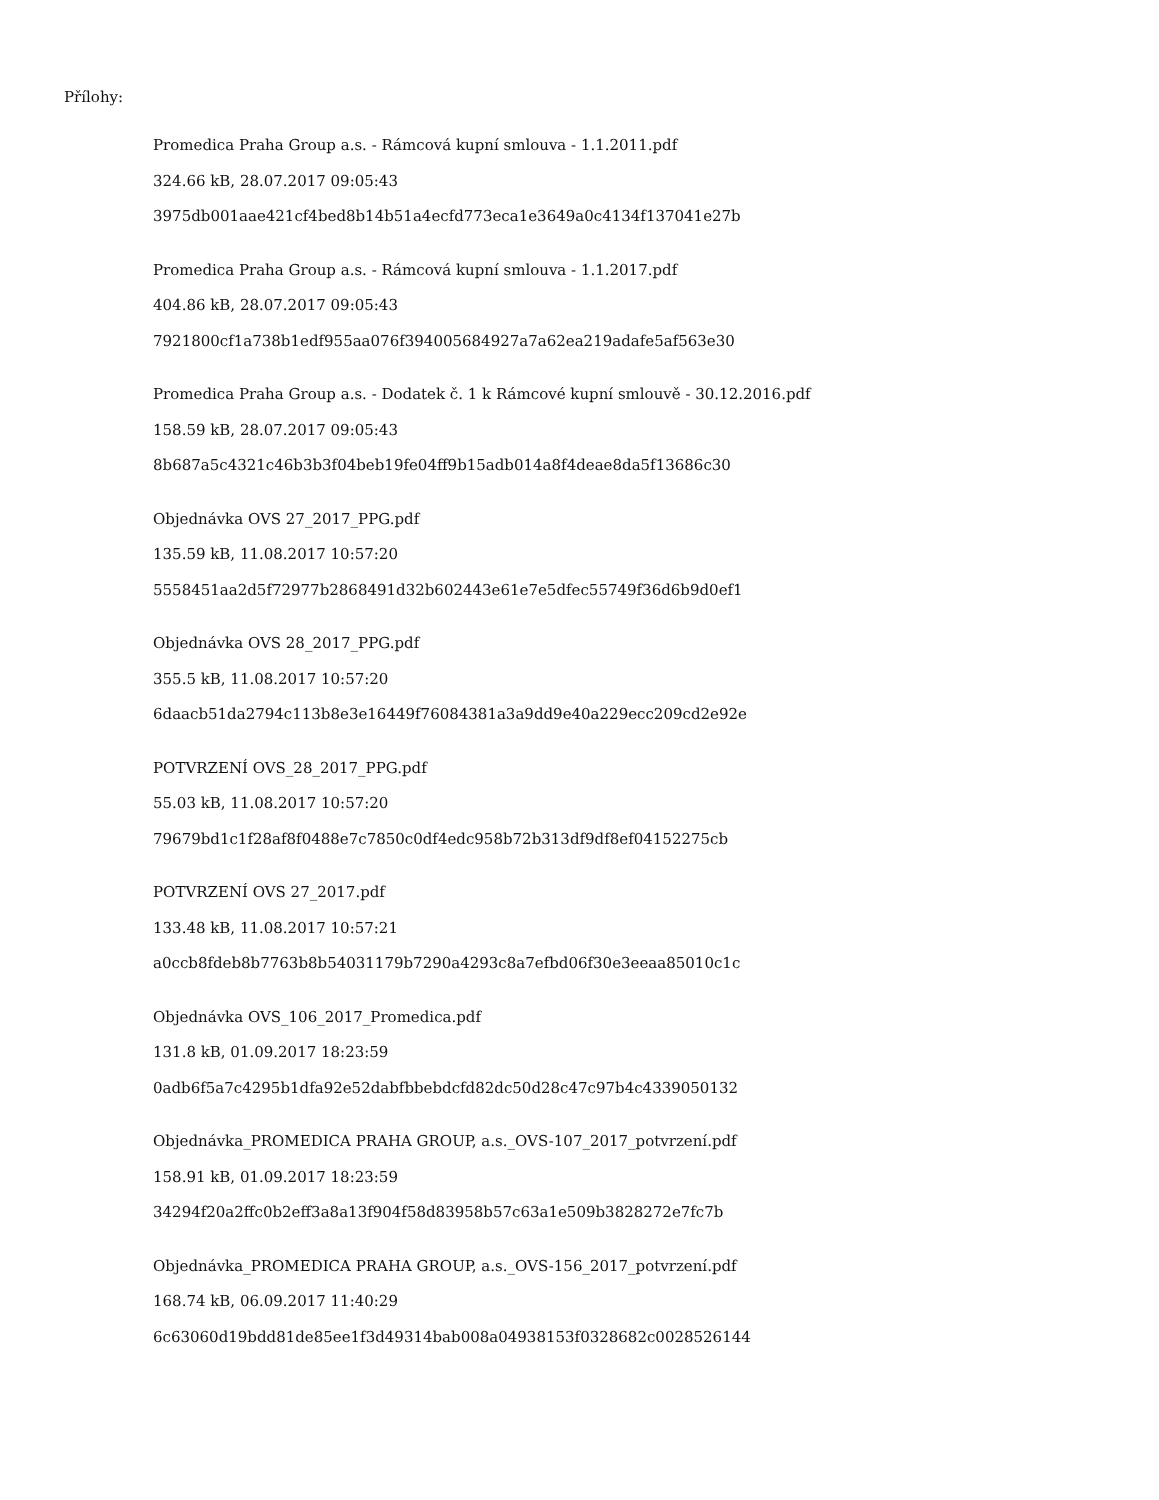Přílohy:
Promedica Praha Group a.s. - Rámcová kupní smlouva - 1.1.2011.pdf
324.66 kB, 28.07.2017 09:05:43
3975db001aae421cf4bed8b14b51a4ecfd773eca1e3649a0c4134f137041e27b
Promedica Praha Group a.s. - Rámcová kupní smlouva - 1.1.2017.pdf
404.86 kB, 28.07.2017 09:05:43
7921800cf1a738b1edf955aa076f394005684927a7a62ea219adafe5af563e30
Promedica Praha Group a.s. - Dodatek č. 1 k Rámcové kupní smlouvě - 30.12.2016.pdf
158.59 kB, 28.07.2017 09:05:43
8b687a5c4321c46b3b3f04beb19fe04ff9b15adb014a8f4deae8da5f13686c30
Objednávka OVS 27_2017_PPG.pdf
135.59 kB, 11.08.2017 10:57:20
5558451aa2d5f72977b2868491d32b602443e61e7e5dfec55749f36d6b9d0ef1
Objednávka OVS 28_2017_PPG.pdf
355.5 kB, 11.08.2017 10:57:20
6daacb51da2794c113b8e3e16449f76084381a3a9dd9e40a229ecc209cd2e92e
POTVRZENÍ OVS_28_2017_PPG.pdf
55.03 kB, 11.08.2017 10:57:20
79679bd1c1f28af8f0488e7c7850c0df4edc958b72b313df9df8ef04152275cb
POTVRZENÍ OVS 27_2017.pdf
133.48 kB, 11.08.2017 10:57:21
a0ccb8fdeb8b7763b8b54031179b7290a4293c8a7efbd06f30e3eeaa85010c1c
Objednávka OVS_106_2017_Promedica.pdf
131.8 kB, 01.09.2017 18:23:59
0adb6f5a7c4295b1dfa92e52dabfbbebdcfd82dc50d28c47c97b4c4339050132
Objednávka_PROMEDICA PRAHA GROUP, a.s._OVS-107_2017_potvrzení.pdf
158.91 kB, 01.09.2017 18:23:59
34294f20a2ffc0b2eff3a8a13f904f58d83958b57c63a1e509b3828272e7fc7b
Objednávka_PROMEDICA PRAHA GROUP, a.s._OVS-156_2017_potvrzení.pdf
168.74 kB, 06.09.2017 11:40:29
6c63060d19bdd81de85ee1f3d49314bab008a04938153f0328682c0028526144